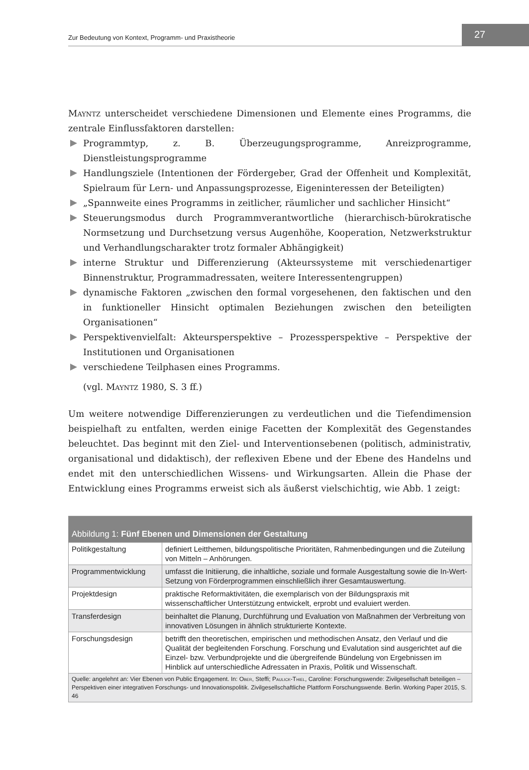Zur Bedeutung von Kontext, Programm- und Praxistheorie
27
Mayntz unterscheidet verschiedene Dimensionen und Elemente eines Programms, die zentrale Einflussfaktoren darstellen:
Programmtyp, z. B. Überzeugungsprogramme, Anreizprogramme, Dienstleistungsprogramme
Handlungsziele (Intentionen der Fördergeber, Grad der Offenheit und Komplexität, Spielraum für Lern- und Anpassungsprozesse, Eigeninteressen der Beteiligten)
„Spannweite eines Programms in zeitlicher, räumlicher und sachlicher Hinsicht“
Steuerungsmodus durch Programmverantwortliche (hierarchisch-bürokratische Normsetzung und Durchsetzung versus Augenhöhe, Kooperation, Netzwerkstruktur und Verhandlungscharakter trotz formaler Abhängigkeit)
interne Struktur und Differenzierung (Akteurssysteme mit verschiedenartiger Binnenstruktur, Programmadressaten, weitere Interessentengruppen)
dynamische Faktoren „zwischen den formal vorgesehenen, den faktischen und den in funktioneller Hinsicht optimalen Beziehungen zwischen den beteiligten Organisationen“
Perspektivenvielfalt: Akteursperspektive – Prozessperspektive – Perspektive der Institutionen und Organisationen
verschiedene Teilphasen eines Programms.
(vgl. Mayntz 1980, S. 3 ff.)
Um weitere notwendige Differenzierungen zu verdeutlichen und die Tiefendimension beispielhaft zu entfalten, werden einige Facetten der Komplexität des Gegenstandes beleuchtet. Das beginnt mit den Ziel- und Interventionsebenen (politisch, administrativ, organisational und didaktisch), der reflexiven Ebene und der Ebene des Handelns und endet mit den unterschiedlichen Wissens- und Wirkungsarten. Allein die Phase der Entwicklung eines Programms erweist sich als äußerst vielschichtig, wie Abb. 1 zeigt:
Abbildung 1: Fünf Ebenen und Dimensionen der Gestaltung
| Politikgestaltung | definiert Leitthemen, bildungspolitische Prioritäten, Rahmenbedingungen und die Zuteilung von Mitteln – Anhörungen. |
| Programmentwicklung | umfasst die Initiierung, die inhaltliche, soziale und formale Ausgestaltung sowie die In-Wert-Setzung von Förderprogrammen einschließlich ihrer Gesamtauswertung. |
| Projektdesign | praktische Reformaktivitäten, die exemplarisch von der Bildungspraxis mit wissenschaftlicher Unterstützung entwickelt, erprobt und evaluiert werden. |
| Transferdesign | beinhaltet die Planung, Durchführung und Evaluation von Maßnahmen der Verbreitung von innovativen Lösungen in ähnlich strukturierte Kontexte. |
| Forschungsdesign | betrifft den theoretischen, empirischen und methodischen Ansatz, den Verlauf und die Qualität der begleitenden Forschung. Forschung und Evalutation sind ausgerichtet auf die Einzel- bzw. Verbundprojekte und die übergreifende Bündelung von Ergebnissen im Hinblick auf unterschiedliche Adressaten in Praxis, Politik und Wissenschaft. |
Quelle: angelehnt an: Vier Ebenen von Public Engagement. In: Ober, Steffi; Paulick-Thiel, Caroline: Forschungswende: Zivilgesellschaft beteiligen – Perspektiven einer integrativen Forschungs- und Innovationspolitik. Zivilgesellschaftliche Plattform Forschungswende. Berlin. Working Paper 2015, S. 46